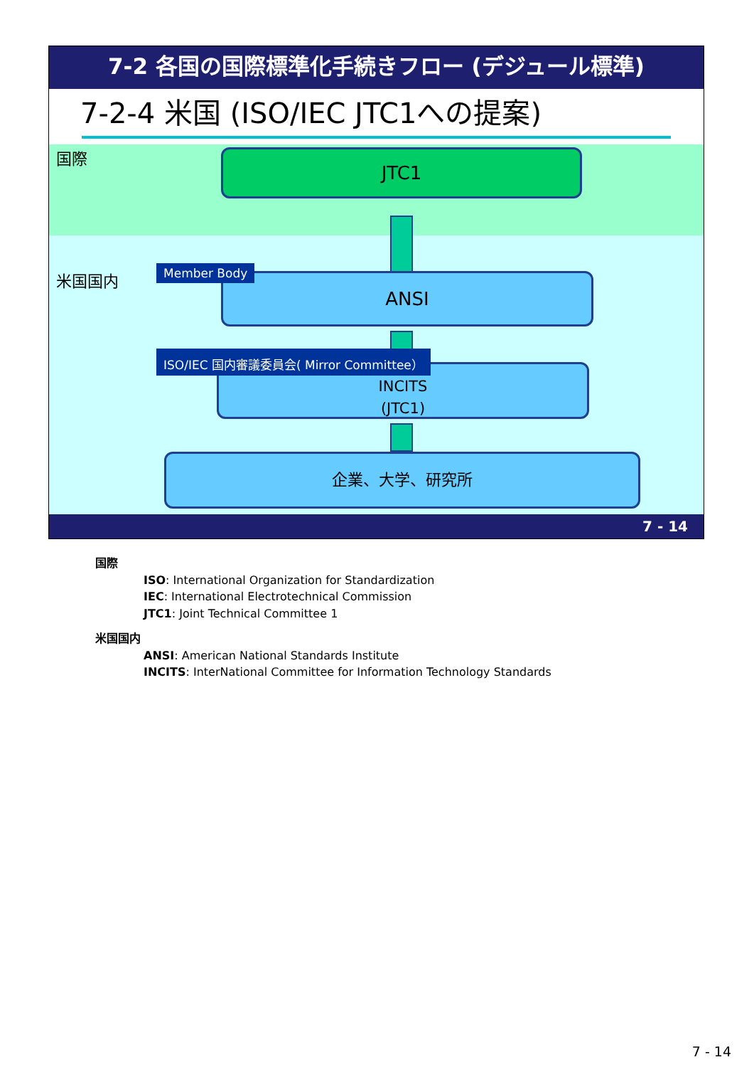7-2 各国の国際標準化手続きフロー (デジュール標準)
7-2-4 米国 (ISO/IEC JTC1への提案)
国際
米国国内
JTC1
ANSI
Member Body
INCITS
(JTC1)
ISO/IEC 国内審議委員会( Mirror Committee）
企業、大学、研究所
7 - 14
国際
ISO: International Organization for Standardization
IEC: International Electrotechnical Commission
JTC1: Joint Technical Committee 1
米国国内
ANSI: American National Standards Institute
INCITS: InterNational Committee for Information Technology Standards
7 - 14